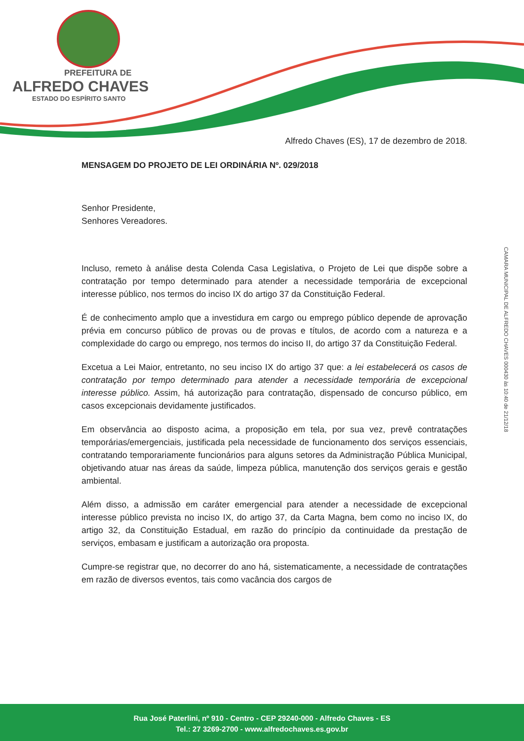PREFEITURA DE
ALFREDO CHAVES
ESTADO DO ESPÍRITO SANTO
CAMARA MUNICIPAL DE ALFREDO CHAVES 000430 às 10:40 de 21/12/18
Alfredo Chaves (ES), 17 de dezembro de 2018.
MENSAGEM DO PROJETO DE LEI ORDINÁRIA Nº. 029/2018
Senhor Presidente,
Senhores Vereadores.
Incluso, remeto à análise desta Colenda Casa Legislativa, o Projeto de Lei que dispõe sobre a contratação por tempo determinado para atender a necessidade temporária de excepcional interesse público, nos termos do inciso IX do artigo 37 da Constituição Federal.
É de conhecimento amplo que a investidura em cargo ou emprego público depende de aprovação prévia em concurso público de provas ou de provas e títulos, de acordo com a natureza e a complexidade do cargo ou emprego, nos termos do inciso II, do artigo 37 da Constituição Federal.
Excetua a Lei Maior, entretanto, no seu inciso IX do artigo 37 que: a lei estabelecerá os casos de contratação por tempo determinado para atender a necessidade temporária de excepcional interesse público. Assim, há autorização para contratação, dispensado de concurso público, em casos excepcionais devidamente justificados.
Em observância ao disposto acima, a proposição em tela, por sua vez, prevê contratações temporárias/emergenciais, justificada pela necessidade de funcionamento dos serviços essenciais, contratando temporariamente funcionários para alguns setores da Administração Pública Municipal, objetivando atuar nas áreas da saúde, limpeza pública, manutenção dos serviços gerais e gestão ambiental.
Além disso, a admissão em caráter emergencial para atender a necessidade de excepcional interesse público prevista no inciso IX, do artigo 37, da Carta Magna, bem como no inciso IX, do artigo 32, da Constituição Estadual, em razão do princípio da continuidade da prestação de serviços, embasam e justificam a autorização ora proposta.
Cumpre-se registrar que, no decorrer do ano há, sistematicamente, a necessidade de contratações em razão de diversos eventos, tais como vacância dos cargos de
Rua José Paterlini, nº 910 - Centro - CEP 29240-000 - Alfredo Chaves - ES
Tel.: 27 3269-2700 - www.alfredochaves.es.gov.br